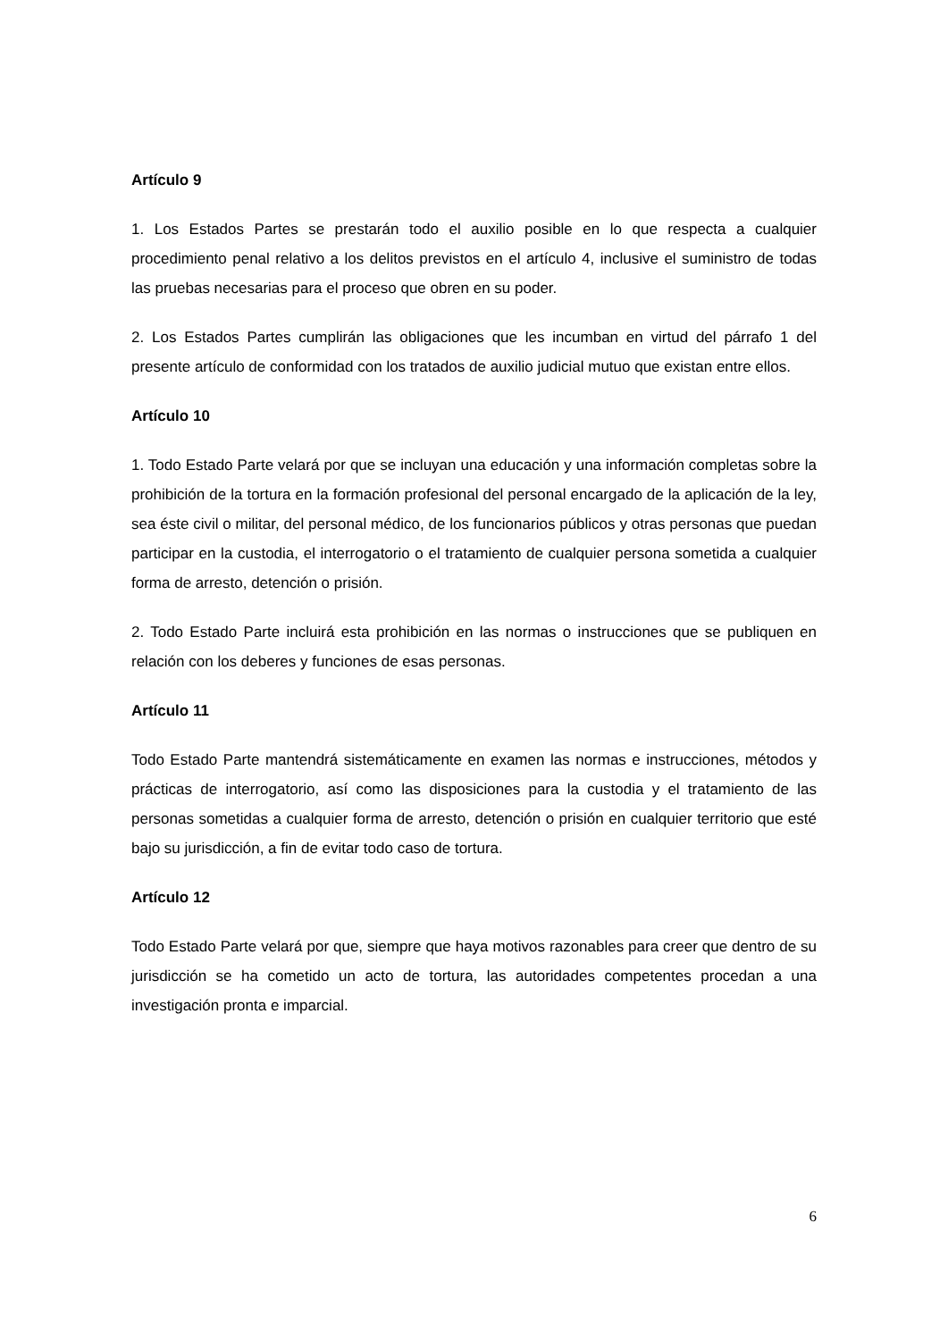Artículo 9
1. Los Estados Partes se prestarán todo el auxilio posible en lo que respecta a cualquier procedimiento penal relativo a los delitos previstos en el artículo 4, inclusive el suministro de todas las pruebas necesarias para el proceso que obren en su poder.
2. Los Estados Partes cumplirán las obligaciones que les incumban en virtud del párrafo 1 del presente artículo de conformidad con los tratados de auxilio judicial mutuo que existan entre ellos.
Artículo 10
1. Todo Estado Parte velará por que se incluyan una educación y una información completas sobre la prohibición de la tortura en la formación profesional del personal encargado de la aplicación de la ley, sea éste civil o militar, del personal médico, de los funcionarios públicos y otras personas que puedan participar en la custodia, el interrogatorio o el tratamiento de cualquier persona sometida a cualquier forma de arresto, detención o prisión.
2. Todo Estado Parte incluirá esta prohibición en las normas o instrucciones que se publiquen en relación con los deberes y funciones de esas personas.
Artículo 11
Todo Estado Parte mantendrá sistemáticamente en examen las normas e instrucciones, métodos y prácticas de interrogatorio, así como las disposiciones para la custodia y el tratamiento de las personas sometidas a cualquier forma de arresto, detención o prisión en cualquier territorio que esté bajo su jurisdicción, a fin de evitar todo caso de tortura.
Artículo 12
Todo Estado Parte velará por que, siempre que haya motivos razonables para creer que dentro de su jurisdicción se ha cometido un acto de tortura, las autoridades competentes procedan a una investigación pronta e imparcial.
6